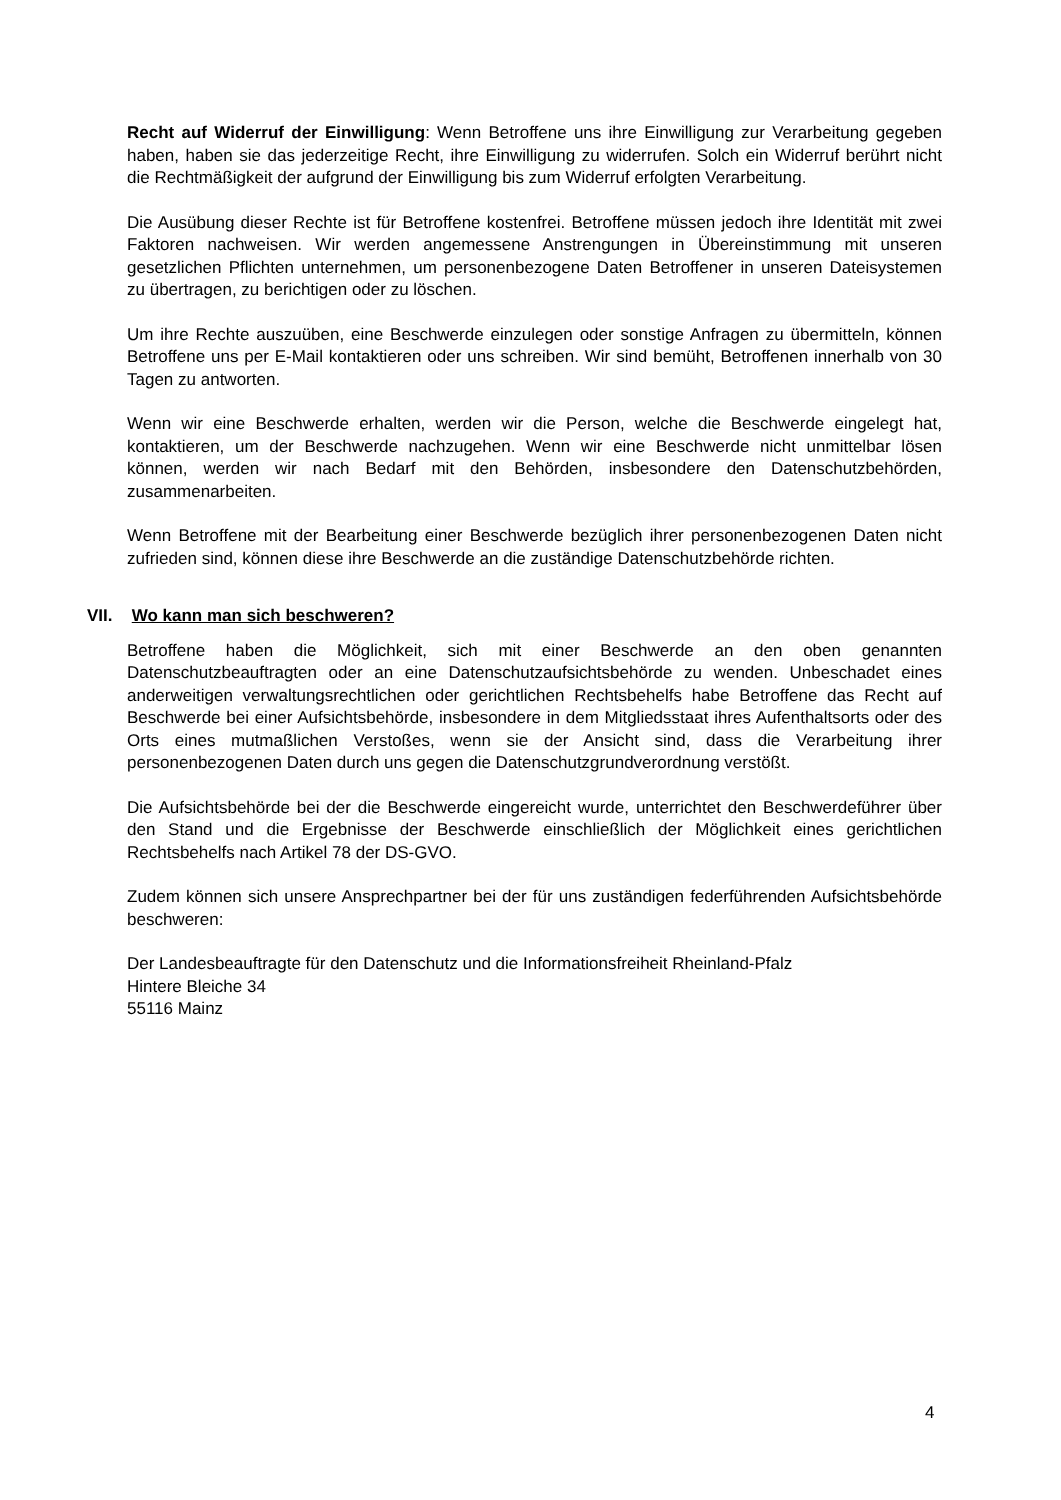Recht auf Widerruf der Einwilligung: Wenn Betroffene uns ihre Einwilligung zur Verarbeitung gegeben haben, haben sie das jederzeitige Recht, ihre Einwilligung zu widerrufen. Solch ein Widerruf berührt nicht die Rechtmäßigkeit der aufgrund der Einwilligung bis zum Widerruf erfolgten Verarbeitung.
Die Ausübung dieser Rechte ist für Betroffene kostenfrei. Betroffene müssen jedoch ihre Identität mit zwei Faktoren nachweisen. Wir werden angemessene Anstrengungen in Übereinstimmung mit unseren gesetzlichen Pflichten unternehmen, um personenbezogene Daten Betroffener in unseren Dateisystemen zu übertragen, zu berichtigen oder zu löschen.
Um ihre Rechte auszuüben, eine Beschwerde einzulegen oder sonstige Anfragen zu übermitteln, können Betroffene uns per E-Mail kontaktieren oder uns schreiben. Wir sind bemüht, Betroffenen innerhalb von 30 Tagen zu antworten.
Wenn wir eine Beschwerde erhalten, werden wir die Person, welche die Beschwerde eingelegt hat, kontaktieren, um der Beschwerde nachzugehen. Wenn wir eine Beschwerde nicht unmittelbar lösen können, werden wir nach Bedarf mit den Behörden, insbesondere den Datenschutzbehörden, zusammenarbeiten.
Wenn Betroffene mit der Bearbeitung einer Beschwerde bezüglich ihrer personenbezogenen Daten nicht zufrieden sind, können diese ihre Beschwerde an die zuständige Datenschutzbehörde richten.
VII. Wo kann man sich beschweren?
Betroffene haben die Möglichkeit, sich mit einer Beschwerde an den oben genannten Datenschutzbeauftragten oder an eine Datenschutzaufsichtsbehörde zu wenden. Unbeschadet eines anderweitigen verwaltungsrechtlichen oder gerichtlichen Rechtsbehelfs habe Betroffene das Recht auf Beschwerde bei einer Aufsichtsbehörde, insbesondere in dem Mitgliedsstaat ihres Aufenthaltsorts oder des Orts eines mutmaßlichen Verstoßes, wenn sie der Ansicht sind, dass die Verarbeitung ihrer personenbezogenen Daten durch uns gegen die Datenschutzgrundverordnung verstößt.
Die Aufsichtsbehörde bei der die Beschwerde eingereicht wurde, unterrichtet den Beschwerdeführer über den Stand und die Ergebnisse der Beschwerde einschließlich der Möglichkeit eines gerichtlichen Rechtsbehelfs nach Artikel 78 der DS-GVO.
Zudem können sich unsere Ansprechpartner bei der für uns zuständigen federführenden Aufsichtsbehörde beschweren:
Der Landesbeauftragte für den Datenschutz und die Informationsfreiheit Rheinland-Pfalz
Hintere Bleiche 34
55116 Mainz
4